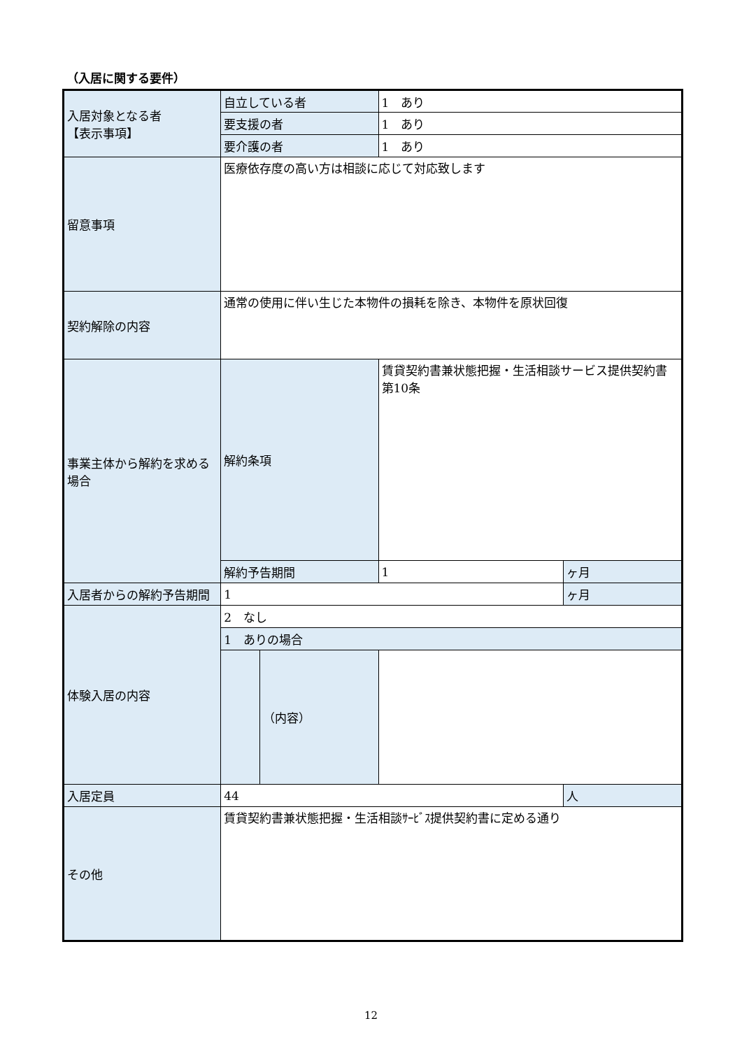（入居に関する要件）
| 入居対象となる者 【表示事項】 | 自立している者 | | 1 あり | |
| | 要支援の者 | | 1 あり | |
| | 要介護の者 | | 1 あり | |
| 留意事項 | 医療依存度の高い方は相談に応じて対応致します | | | |
| 契約解除の内容 | 通常の使用に伴い生じた本物件の損耗を除き、本物件を原状回復 | | | |
| 事業主体から解約を求める場合 | 解約条項 | | 賃貸契約書兼状態把握・生活相談サービス提供契約書 第10条 | |
| | 解約予告期間 | | 1 | ヶ月 |
| 入居者からの解約予告期間 | 1 | | | ヶ月 |
| 体験入居の内容 | 2 なし | | | |
| | 1 ありの場合 | | | |
| | | （内容） | | |
| 入居定員 | 44 | | | 人 |
| その他 | 賃貸契約書兼状態把握・生活相談ｻｰﾋﾞｽ提供契約書に定める通り | | | |
12